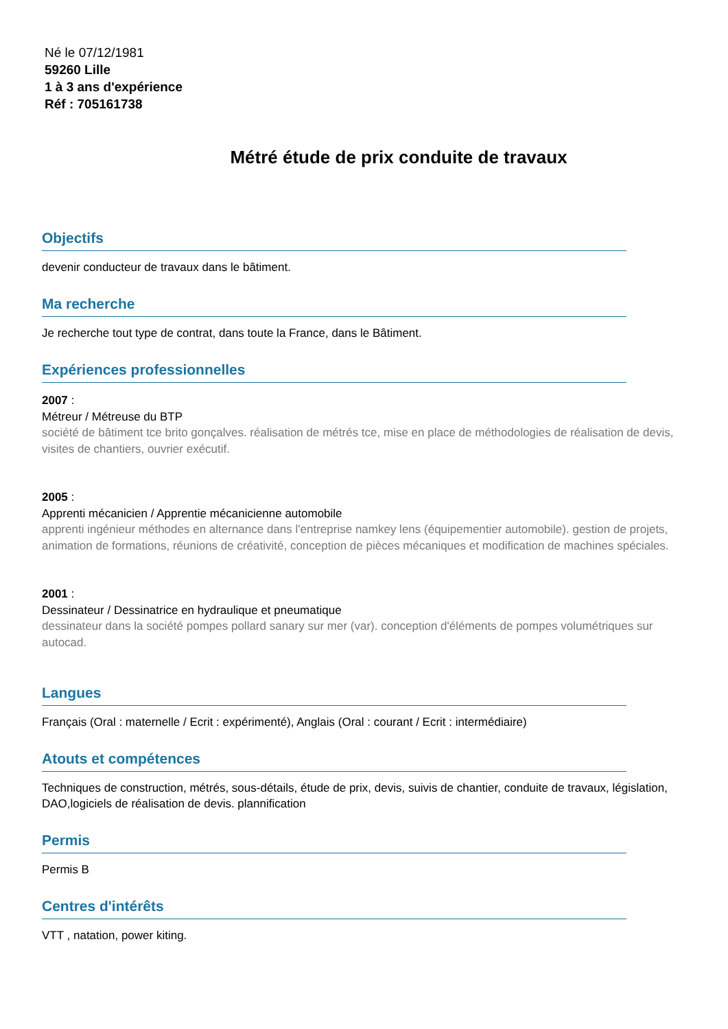Né le 07/12/1981
59260 Lille
1 à 3 ans d'expérience
Réf : 705161738
Métré étude de prix conduite de travaux
Objectifs
devenir conducteur de travaux dans le bâtiment.
Ma recherche
Je recherche tout type de contrat, dans toute la France, dans le Bâtiment.
Expériences professionnelles
2007 :
Métreur / Métreuse du BTP
société de bâtiment tce brito gonçalves. réalisation de métrés tce, mise en place de méthodologies de réalisation de devis, visites de chantiers, ouvrier exécutif.
2005 :
Apprenti mécanicien / Apprentie mécanicienne automobile
apprenti ingénieur méthodes en alternance dans l'entreprise namkey lens (équipementier automobile). gestion de projets, animation de formations, réunions de créativité, conception de pièces mécaniques et modification de machines spéciales.
2001 :
Dessinateur / Dessinatrice en hydraulique et pneumatique
dessinateur dans la société pompes pollard sanary sur mer (var). conception d'éléments de pompes volumétriques sur autocad.
Langues
Français (Oral : maternelle / Ecrit : expérimenté), Anglais (Oral : courant / Ecrit : intermédiaire)
Atouts et compétences
Techniques de construction, métrés, sous-détails, étude de prix, devis, suivis de chantier, conduite de travaux, législation, DAO,logiciels de réalisation de devis. plannification
Permis
Permis B
Centres d'intérêts
VTT , natation, power kiting.